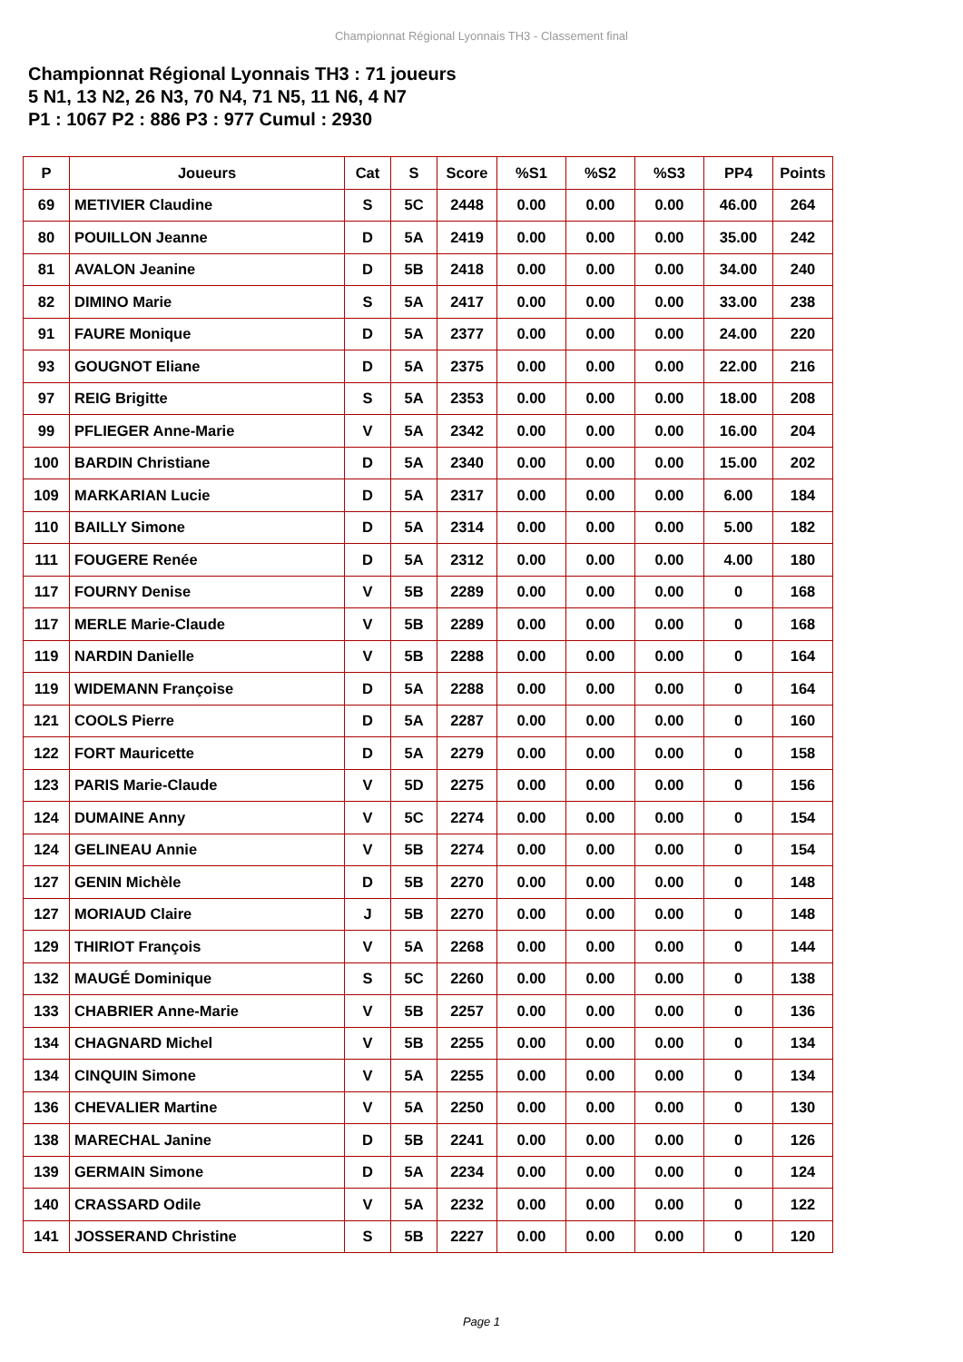Championnat Régional Lyonnais TH3 - Classement final
Championnat Régional Lyonnais TH3 : 71 joueurs
5 N1, 13 N2, 26 N3, 70 N4, 71 N5, 11 N6, 4 N7
P1 : 1067 P2 : 886 P3 : 977 Cumul : 2930
| P | Joueurs | Cat | S | Score | %S1 | %S2 | %S3 | PP4 | Points |
| --- | --- | --- | --- | --- | --- | --- | --- | --- | --- |
| 69 | METIVIER Claudine | S | 5C | 2448 | 0.00 | 0.00 | 0.00 | 46.00 | 264 |
| 80 | POUILLON Jeanne | D | 5A | 2419 | 0.00 | 0.00 | 0.00 | 35.00 | 242 |
| 81 | AVALON Jeanine | D | 5B | 2418 | 0.00 | 0.00 | 0.00 | 34.00 | 240 |
| 82 | DIMINO Marie | S | 5A | 2417 | 0.00 | 0.00 | 0.00 | 33.00 | 238 |
| 91 | FAURE Monique | D | 5A | 2377 | 0.00 | 0.00 | 0.00 | 24.00 | 220 |
| 93 | GOUGNOT Eliane | D | 5A | 2375 | 0.00 | 0.00 | 0.00 | 22.00 | 216 |
| 97 | REIG Brigitte | S | 5A | 2353 | 0.00 | 0.00 | 0.00 | 18.00 | 208 |
| 99 | PFLIEGER Anne-Marie | V | 5A | 2342 | 0.00 | 0.00 | 0.00 | 16.00 | 204 |
| 100 | BARDIN Christiane | D | 5A | 2340 | 0.00 | 0.00 | 0.00 | 15.00 | 202 |
| 109 | MARKARIAN Lucie | D | 5A | 2317 | 0.00 | 0.00 | 0.00 | 6.00 | 184 |
| 110 | BAILLY Simone | D | 5A | 2314 | 0.00 | 0.00 | 0.00 | 5.00 | 182 |
| 111 | FOUGERE Renée | D | 5A | 2312 | 0.00 | 0.00 | 0.00 | 4.00 | 180 |
| 117 | FOURNY Denise | V | 5B | 2289 | 0.00 | 0.00 | 0.00 | 0 | 168 |
| 117 | MERLE Marie-Claude | V | 5B | 2289 | 0.00 | 0.00 | 0.00 | 0 | 168 |
| 119 | NARDIN Danielle | V | 5B | 2288 | 0.00 | 0.00 | 0.00 | 0 | 164 |
| 119 | WIDEMANN Françoise | D | 5A | 2288 | 0.00 | 0.00 | 0.00 | 0 | 164 |
| 121 | COOLS Pierre | D | 5A | 2287 | 0.00 | 0.00 | 0.00 | 0 | 160 |
| 122 | FORT Mauricette | D | 5A | 2279 | 0.00 | 0.00 | 0.00 | 0 | 158 |
| 123 | PARIS Marie-Claude | V | 5D | 2275 | 0.00 | 0.00 | 0.00 | 0 | 156 |
| 124 | DUMAINE Anny | V | 5C | 2274 | 0.00 | 0.00 | 0.00 | 0 | 154 |
| 124 | GELINEAU Annie | V | 5B | 2274 | 0.00 | 0.00 | 0.00 | 0 | 154 |
| 127 | GENIN Michèle | D | 5B | 2270 | 0.00 | 0.00 | 0.00 | 0 | 148 |
| 127 | MORIAUD Claire | J | 5B | 2270 | 0.00 | 0.00 | 0.00 | 0 | 148 |
| 129 | THIRIOT François | V | 5A | 2268 | 0.00 | 0.00 | 0.00 | 0 | 144 |
| 132 | MAUGÉ Dominique | S | 5C | 2260 | 0.00 | 0.00 | 0.00 | 0 | 138 |
| 133 | CHABRIER Anne-Marie | V | 5B | 2257 | 0.00 | 0.00 | 0.00 | 0 | 136 |
| 134 | CHAGNARD Michel | V | 5B | 2255 | 0.00 | 0.00 | 0.00 | 0 | 134 |
| 134 | CINQUIN Simone | V | 5A | 2255 | 0.00 | 0.00 | 0.00 | 0 | 134 |
| 136 | CHEVALIER Martine | V | 5A | 2250 | 0.00 | 0.00 | 0.00 | 0 | 130 |
| 138 | MARECHAL Janine | D | 5B | 2241 | 0.00 | 0.00 | 0.00 | 0 | 126 |
| 139 | GERMAIN Simone | D | 5A | 2234 | 0.00 | 0.00 | 0.00 | 0 | 124 |
| 140 | CRASSARD Odile | V | 5A | 2232 | 0.00 | 0.00 | 0.00 | 0 | 122 |
| 141 | JOSSERAND Christine | S | 5B | 2227 | 0.00 | 0.00 | 0.00 | 0 | 120 |
Page 1